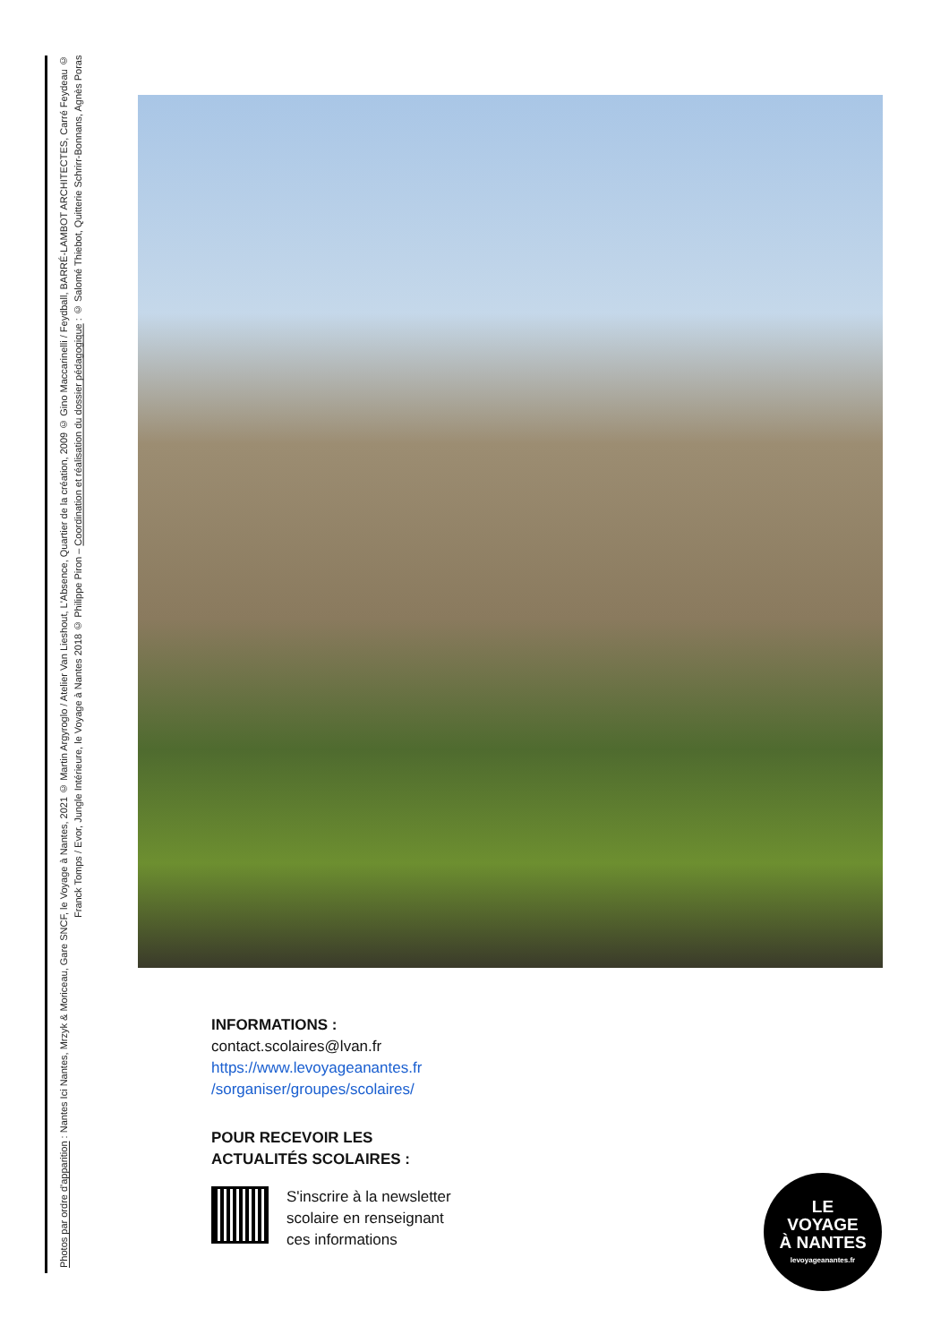Photos par ordre d'apparition : Nantes Ici Nantes, Mrzyk & Moriceau, Gare SNCF, le Voyage à Nantes, 2021 © Martin Argyroglo / Atelier Van Lieshout, L'Absence, Quartier de la création, 2009 © Gino Maccarinelli / Feydball, BARRÉ-LAMBOT ARCHITECTES, Carré Feydeau © Franck Tomps / Evor, Jungle Intérieure, le Voyage à Nantes 2018 © Philippe Piron – Coordination et réalisation du dossier pédagogique : © Salomé Thiebot, Quitterie Schrirr-Bonnans, Agnès Poras
INFORMATIONS :
contact.scolaires@lvan.fr
https://www.levoyageanantes.fr
/sorganiser/groupes/scolaires/
POUR RECEVOIR LES
ACTUALITÉS SCOLAIRES :
S'inscrire à la newsletter
scolaire en renseignant
ces informations
LE
VOYAGE
À NANTES
levoyageanantes.fr